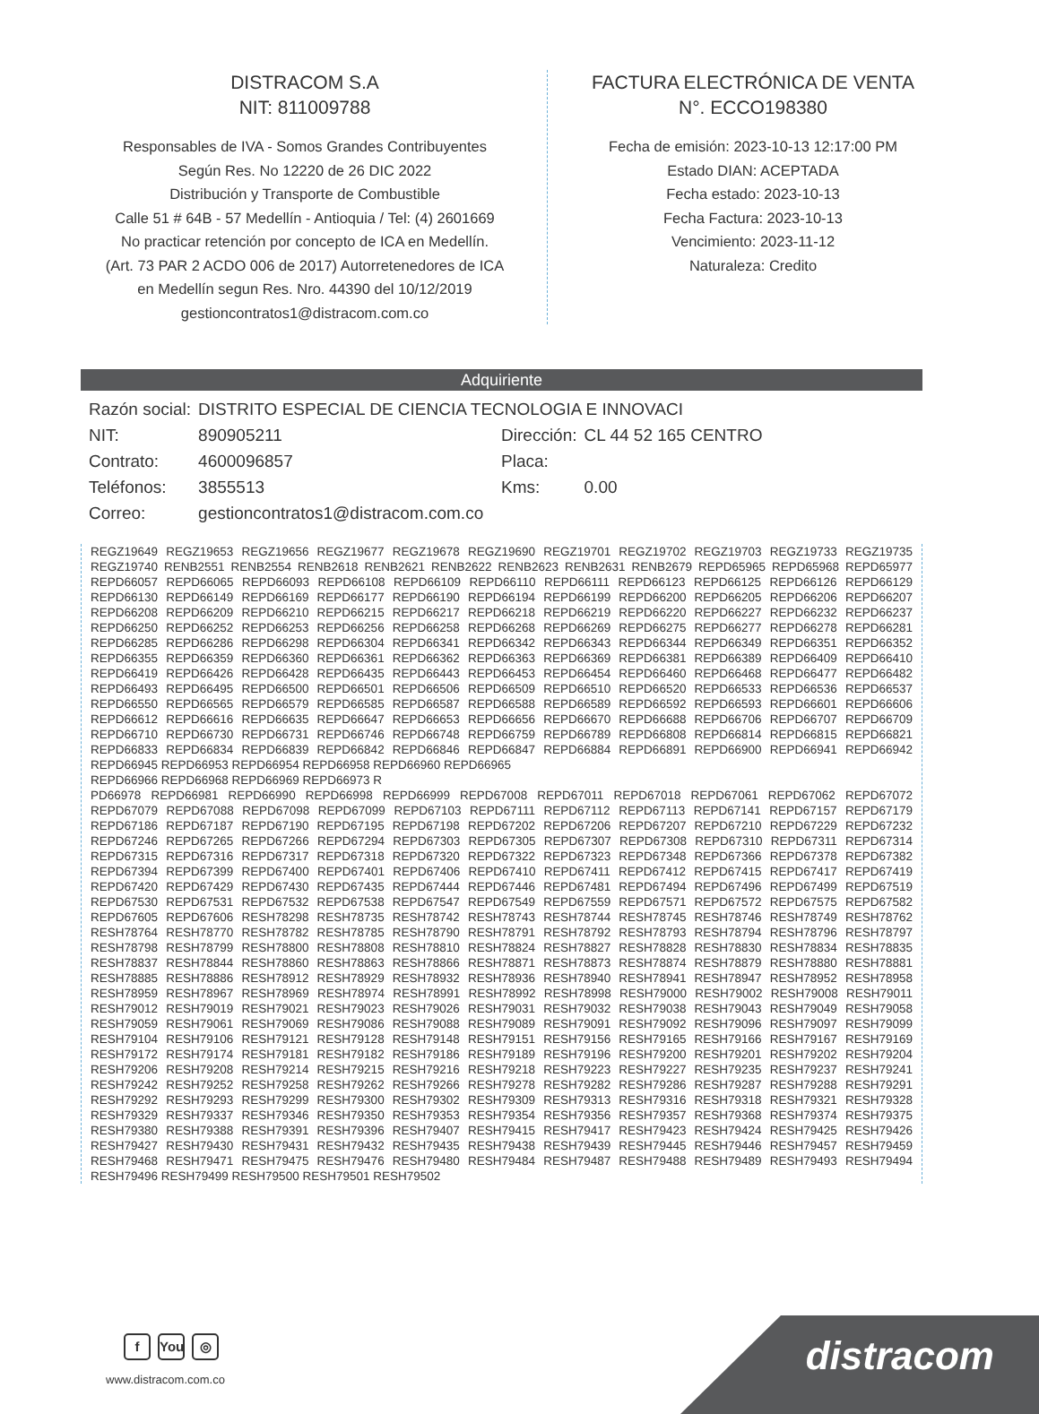DISTRACOM S.A
NIT: 811009788
Responsables de IVA - Somos Grandes Contribuyentes
Según Res. No 12220 de 26 DIC 2022
Distribución y Transporte de Combustible
Calle 51 # 64B - 57 Medellín - Antioquia / Tel: (4) 2601669
No practicar retención por concepto de ICA en Medellín.
(Art. 73 PAR 2 ACDO 006 de 2017) Autorretenedores de ICA
en Medellín segun Res. Nro. 44390 del 10/12/2019
gestioncontratos1@distracom.com.co
FACTURA ELECTRÓNICA DE VENTA
N°. ECCO198380
Fecha de emisión: 2023-10-13 12:17:00 PM
Estado DIAN: ACEPTADA
Fecha estado: 2023-10-13
Fecha Factura: 2023-10-13
Vencimiento: 2023-11-12
Naturaleza: Credito
Adquiriente
| Razón social: | DISTRITO ESPECIAL DE CIENCIA TECNOLOGIA E INNOVACI | | |
| NIT: | 890905211 | Dirección: | CL 44 52 165 CENTRO |
| Contrato: | 4600096857 | Placa: | |
| Teléfonos: | 3855513 | Kms: | 0.00 |
| Correo: | gestioncontratos1@distracom.com.co | | |
REGZ19649 REGZ19653 REGZ19656 REGZ19677 REGZ19678 REGZ19690 REGZ19701 REGZ19702 REGZ19703 REGZ19733 REGZ19735 REGZ19740 RENB2551 RENB2554 RENB2618 RENB2621 RENB2622 RENB2623 RENB2631 RENB2679 REPD65965 REPD65968 REPD65977 REPD66057 REPD66065 REPD66093 REPD66108 REPD66109 REPD66110 REPD66111 REPD66123 REPD66125 REPD66126 REPD66129 REPD66130 REPD66149 REPD66169 REPD66177 REPD66190 REPD66194 REPD66199 REPD66200 REPD66205 REPD66206 REPD66207 REPD66208 REPD66209 REPD66210 REPD66215 REPD66217 REPD66218 REPD66219 REPD66220 REPD66227 REPD66232 REPD66237 REPD66250 REPD66252 REPD66253 REPD66256 REPD66258 REPD66268 REPD66269 REPD66275 REPD66277 REPD66278 REPD66281 REPD66285 REPD66286 REPD66298 REPD66304 REPD66341 REPD66342 REPD66343 REPD66344 REPD66349 REPD66351 REPD66352 REPD66355 REPD66359 REPD66360 REPD66361 REPD66362 REPD66363 REPD66369 REPD66381 REPD66389 REPD66409 REPD66410 REPD66419 REPD66426 REPD66428 REPD66435 REPD66443 REPD66453 REPD66454 REPD66460 REPD66468 REPD66477 REPD66482 REPD66493 REPD66495 REPD66500 REPD66501 REPD66506 REPD66509 REPD66510 REPD66520 REPD66533 REPD66536 REPD66537 REPD66550 REPD66565 REPD66579 REPD66585 REPD66587 REPD66588 REPD66589 REPD66592 REPD66593 REPD66601 REPD66606 REPD66612 REPD66616 REPD66635 REPD66647 REPD66653 REPD66656 REPD66670 REPD66688 REPD66706 REPD66707 REPD66709 REPD66710 REPD66730 REPD66731 REPD66746 REPD66748 REPD66759 REPD66789 REPD66808 REPD66814 REPD66815 REPD66821 REPD66833 REPD66834 REPD66839 REPD66842 REPD66846 REPD66847 REPD66884 REPD66891 REPD66900 REPD66941 REPD66942 REPD66945 REPD66953 REPD66954 REPD66958 REPD66960 REPD66965
REPD66966 REPD66968 REPD66969 REPD66973 R
PD66978 REPD66981 REPD66990 REPD66998 REPD66999 REPD67008 REPD67011 REPD67018 REPD67061 REPD67062 REPD67072 REPD67079 REPD67088 REPD67098 REPD67099 REPD67103 REPD67111 REPD67112 REPD67113 REPD67141 REPD67157 REPD67179 REPD67186 REPD67187 REPD67190 REPD67195 REPD67198 REPD67202 REPD67206 REPD67207 REPD67210 REPD67229 REPD67232 REPD67246 REPD67265 REPD67266 REPD67294 REPD67303 REPD67305 REPD67307 REPD67308 REPD67310 REPD67311 REPD67314 REPD67315 REPD67316 REPD67317 REPD67318 REPD67320 REPD67322 REPD67323 REPD67348 REPD67366 REPD67378 REPD67382 REPD67394 REPD67399 REPD67400 REPD67401 REPD67406 REPD67410 REPD67411 REPD67412 REPD67415 REPD67417 REPD67419 REPD67420 REPD67429 REPD67430 REPD67435 REPD67444 REPD67446 REPD67481 REPD67494 REPD67496 REPD67499 REPD67519 REPD67530 REPD67531 REPD67532 REPD67538 REPD67547 REPD67549 REPD67559 REPD67571 REPD67572 REPD67575 REPD67582 REPD67605 REPD67606 RESH78298 RESH78735 RESH78742 RESH78743 RESH78744 RESH78745 RESH78746 RESH78749 RESH78762 RESH78764 RESH78770 RESH78782 RESH78785 RESH78790 RESH78791 RESH78792 RESH78793 RESH78794 RESH78796 RESH78797 RESH78798 RESH78799 RESH78800 RESH78808 RESH78810 RESH78824 RESH78827 RESH78828 RESH78830 RESH78834 RESH78835 RESH78837 RESH78844 RESH78860 RESH78863 RESH78866 RESH78871 RESH78873 RESH78874 RESH78879 RESH78880 RESH78881 RESH78885 RESH78886 RESH78912 RESH78929 RESH78932 RESH78936 RESH78940 RESH78941 RESH78947 RESH78952 RESH78958 RESH78959 RESH78967 RESH78969 RESH78974 RESH78991 RESH78992 RESH78998 RESH79000 RESH79002 RESH79008 RESH79011 RESH79012 RESH79019 RESH79021 RESH79023 RESH79026 RESH79031 RESH79032 RESH79038 RESH79043 RESH79049 RESH79058 RESH79059 RESH79061 RESH79069 RESH79086 RESH79088 RESH79089 RESH79091 RESH79092 RESH79096 RESH79097 RESH79099 RESH79104 RESH79106 RESH79121 RESH79128 RESH79148 RESH79151 RESH79156 RESH79165 RESH79166 RESH79167 RESH79169 RESH79172 RESH79174 RESH79181 RESH79182 RESH79186 RESH79189 RESH79196 RESH79200 RESH79201 RESH79202 RESH79204 RESH79206 RESH79208 RESH79214 RESH79215 RESH79216 RESH79218 RESH79223 RESH79227 RESH79235 RESH79237 RESH79241 RESH79242 RESH79252 RESH79258 RESH79262 RESH79266 RESH79278 RESH79282 RESH79286 RESH79287 RESH79288 RESH79291 RESH79292 RESH79293 RESH79299 RESH79300 RESH79302 RESH79309 RESH79313 RESH79316 RESH79318 RESH79321 RESH79328 RESH79329 RESH79337 RESH79346 RESH79350 RESH79353 RESH79354 RESH79356 RESH79357 RESH79368 RESH79374 RESH79375 RESH79380 RESH79388 RESH79391 RESH79396 RESH79407 RESH79415 RESH79417 RESH79423 RESH79424 RESH79425 RESH79426 RESH79427 RESH79430 RESH79431 RESH79432 RESH79435 RESH79438 RESH79439 RESH79445 RESH79446 RESH79457 RESH79459 RESH79468 RESH79471 RESH79475 RESH79476 RESH79480 RESH79484 RESH79487 RESH79488 RESH79489 RESH79493 RESH79494 RESH79496 RESH79499 RESH79500 RESH79501 RESH79502
f You ◎
www.distracom.com.co distracom